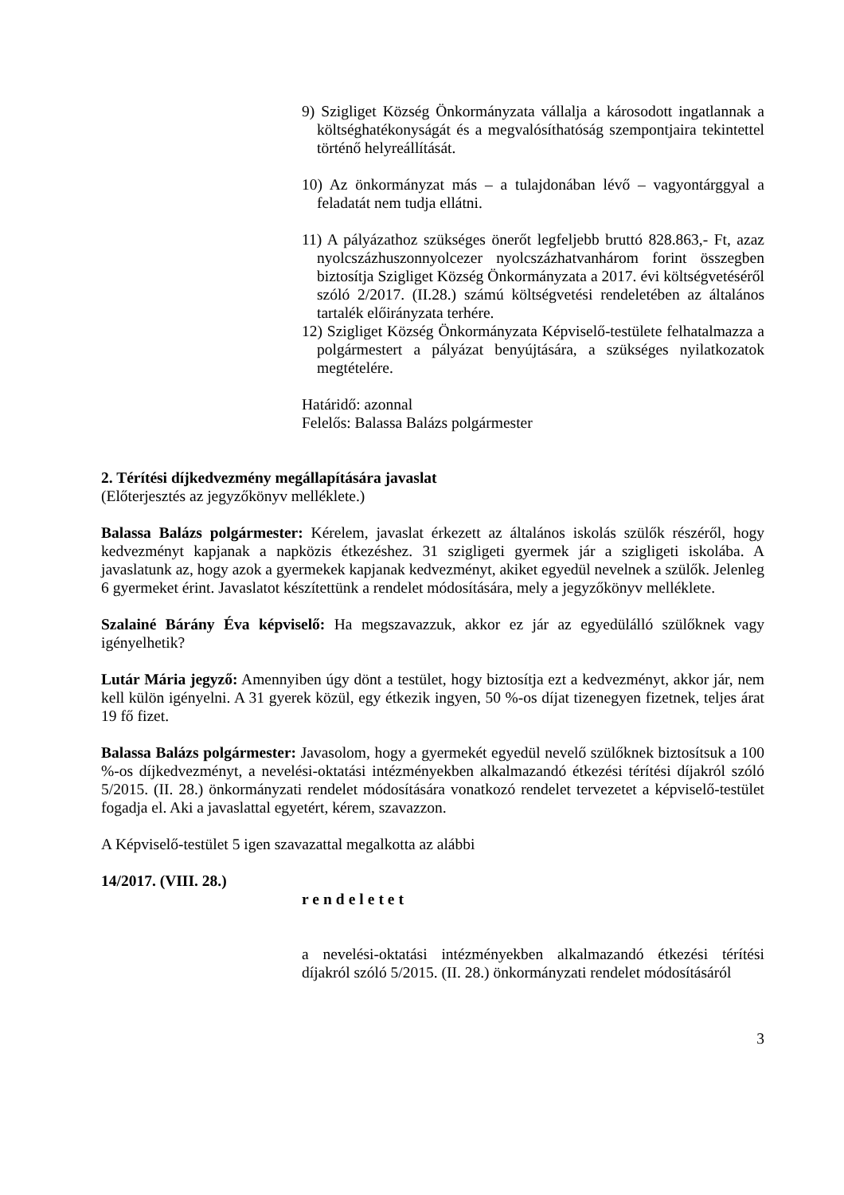9) Szigliget Község Önkormányzata vállalja a károsodott ingatlannak a költséghatékonyságát és a megvalósíthatóság szempontjaira tekintettel történő helyreállítását.
10) Az önkormányzat más – a tulajdonában lévő – vagyontárggyal a feladatát nem tudja ellátni.
11) A pályázathoz szükséges önerőt legfeljebb bruttó 828.863,- Ft, azaz nyolcszázhuszonnyolcezer nyolcszázhatvanhárom forint összegben biztosítja Szigliget Község Önkormányzata a 2017. évi költségvetéséről szóló 2/2017. (II.28.) számú költségvetési rendeletében az általános tartalék előirányzata terhére.
12) Szigliget Község Önkormányzata Képviselő-testülete felhatalmazza a polgármestert a pályázat benyújtására, a szükséges nyilatkozatok megtételére.
Határidő: azonnal
Felelős: Balassa Balázs polgármester
2. Térítési díjkedvezmény megállapítására javaslat
(Előterjesztés az jegyzőkönyv melléklete.)
Balassa Balázs polgármester: Kérelem, javaslat érkezett az általános iskolás szülők részéről, hogy kedvezményt kapjanak a napközis étkezéshez. 31 szigligeti gyermek jár a szigligeti iskolába. A javaslatunk az, hogy azok a gyermekek kapjanak kedvezményt, akiket egyedül nevelnek a szülők. Jelenleg 6 gyermeket érint. Javaslatot készítettünk a rendelet módosítására, mely a jegyzőkönyv melléklete.
Szalainé Bárány Éva képviselő: Ha megszavazzuk, akkor ez jár az egyedülálló szülőknek vagy igényelhetik?
Lutár Mária jegyző: Amennyiben úgy dönt a testület, hogy biztosítja ezt a kedvezményt, akkor jár, nem kell külön igényelni. A 31 gyerek közül, egy étkezik ingyen, 50 %-os díjat tizenegyen fizetnek, teljes árat 19 fő fizet.
Balassa Balázs polgármester: Javasolom, hogy a gyermekét egyedül nevelő szülőknek biztosítsuk a 100 %-os díjkedvezményt, a nevelési-oktatási intézményekben alkalmazandó étkezési térítési díjakról szóló 5/2015. (II. 28.) önkormányzati rendelet módosítására vonatkozó rendelet tervezetet a képviselő-testület fogadja el. Aki a javaslattal egyetért, kérem, szavazzon.
A Képviselő-testület 5 igen szavazattal megalkotta az alábbi
14/2017. (VIII. 28.)
rendeletet
a nevelési-oktatási intézményekben alkalmazandó étkezési térítési díjakról szóló 5/2015. (II. 28.) önkormányzati rendelet módosításáról
3